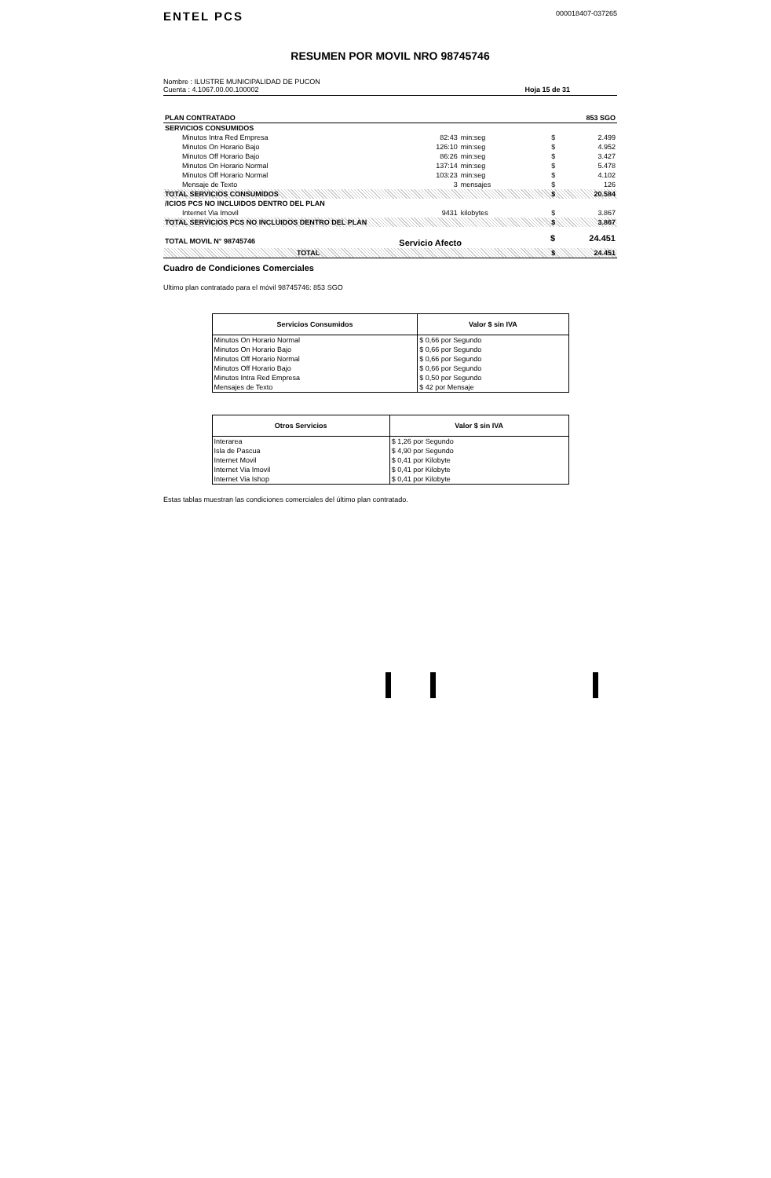ENTEL PCS
000018407-037265
RESUMEN POR MOVIL NRO 98745746
Nombre : ILUSTRE MUNICIPALIDAD DE PUCON
Cuenta : 4.1067.00.00.100002
Hoja 15 de 31
| PLAN CONTRATADO | | | | 853 SGO |
| SERVICIOS CONSUMIDOS | | | | |
| Minutos Intra Red Empresa | 82:43 | min:seg | $ | 2.499 |
| Minutos On Horario Bajo | 126:10 | min:seg | $ | 4.952 |
| Minutos Off Horario Bajo | 86:26 | min:seg | $ | 3.427 |
| Minutos On Horario Normal | 137:14 | min:seg | $ | 5.478 |
| Minutos Off Horario Normal | 103:23 | min:seg | $ | 4.102 |
| Mensaje de Texto | 3 | mensajes | $ | 126 |
| TOTAL SERVICIOS CONSUMIDOS | | | $ | 20.584 |
| /ICIOS PCS NO INCLUIDOS DENTRO DEL PLAN | | | | |
| Internet Via Imovil | 9431 | kilobytes | $ | 3.867 |
| TOTAL SERVICIOS PCS NO INCLUIDOS DENTRO DEL PLAN | | | $ | 3.867 |
| TOTAL MOVIL N° 98745746 | Servicio Afecto | | $ | 24.451 |
| TOTAL | | | $ | 24.451 |
Cuadro de Condiciones Comerciales
Ultimo plan contratado para el móvil 98745746: 853 SGO
| Servicios Consumidos | Valor $ sin IVA |
| --- | --- |
| Minutos On Horario Normal | $ 0,66 por Segundo |
| Minutos On Horario Bajo | $ 0,66 por Segundo |
| Minutos Off Horario Normal | $ 0,66 por Segundo |
| Minutos Off Horario Bajo | $ 0,66 por Segundo |
| Minutos Intra Red Empresa | $ 0,50 por Segundo |
| Mensajes de Texto | $ 42 por Mensaje |
| Otros Servicios | Valor $ sin IVA |
| --- | --- |
| Interarea | $ 1,26 por Segundo |
| Isla de Pascua | $ 4,90 por Segundo |
| Internet Movil | $ 0,41 por Kilobyte |
| Internet Via Imovil | $ 0,41 por Kilobyte |
| Internet Via Ishop | $ 0,41 por Kilobyte |
Estas tablas muestran las condiciones comerciales del último plan contratado.